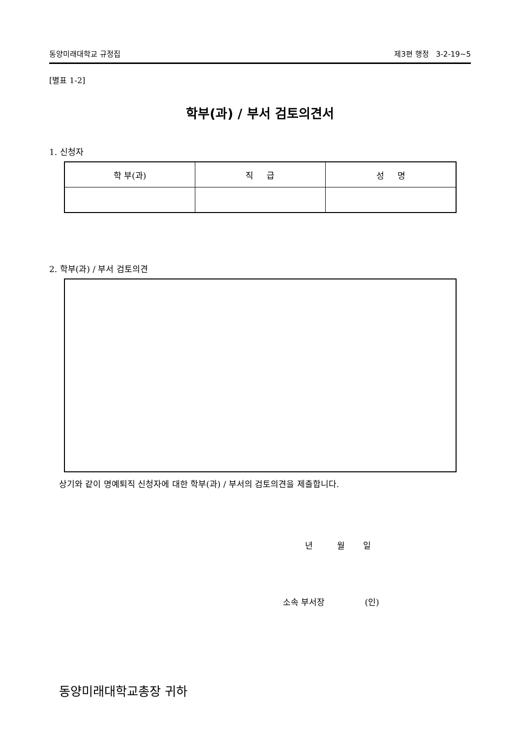동양미래대학교 규정집 제3편 행정 3-2-19~5
[별표 1-2]
학부(과) / 부서 검토의견서
1. 신청자
| 학 부(과) | 직 급 | 성 명 |
| --- | --- | --- |
2. 학부(과) / 부서 검토의견
상기와 같이 명예퇴직 신청자에 대한 학부(과) / 부서의 검토의견을 제출합니다.
년 월 일
소속 부서장 (인)
동양미래대학교총장 귀하